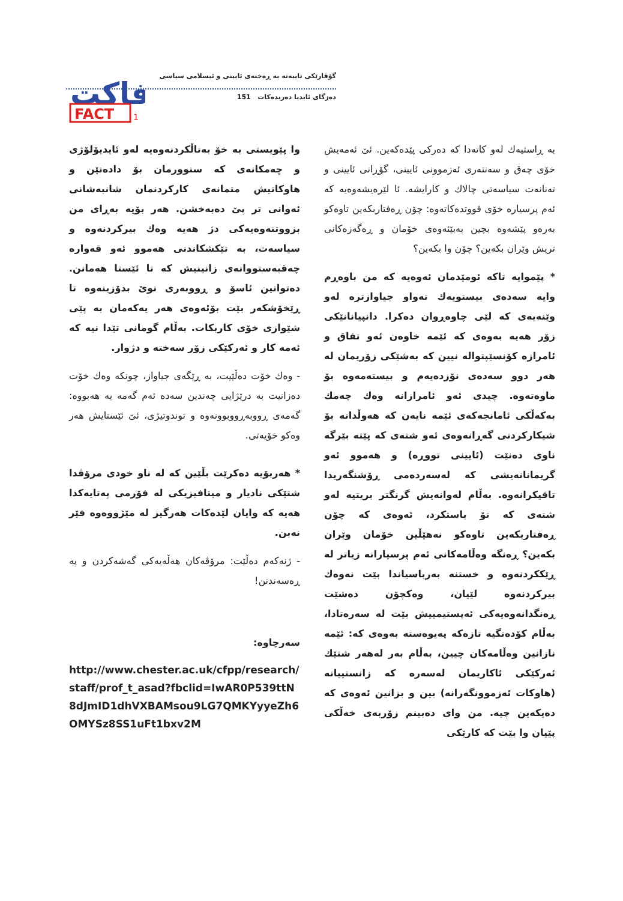گۆڤارێکی تایبەتە بە ڕەخنەی ئایینی و ئیسلامی سیاسی
دەزگای ئایدیا دەریدەکات 151
فاكت
FACT
1
بە ڕاستیەك لەو كاتەدا كە دەركی پێدەكەین. ئێ ئەمەیش خۆی چەق و سەنتەری ئەزموونی ئایینی، گۆڕانی ئایینی و تەنانەت سیاسەتی چالاك و كارایشە. ئا لێرەیشەوەیە كە ئەم پرسیارە خۆی قووتدەكاتەوە: چۆن ڕەفتاربكەین تاوەكو بەرەو پێشەوە بچین بەبێئەوەی خۆمان و ڕەگەزەكانی تریش وێران بكەین؟ چۆن وا بكەین؟
* پێموایە تاكە ئومێدمان ئەوەیە كە من باوەڕم وایە سەدەی بیستویەك تەواو جیاوازترە لەو وێنەیەی كە لێی چاوەڕوان دەكرا. دانپیانانێكی زۆر هەیە بەوەی كە ئێمە خاوەن ئەو تفاق و ئامرازە كۆنسێپتوالە نیین كە بەشێكی زۆریمان لە هەر دوو سەدەی نۆزدەیەم و بیستەمەوە بۆ ماوەتەوە. چیدی ئەو ئامرازانە وەك چەمك بەكەڵكی ئامانجەكەی ئێمە نایەن كە هەوڵدانە بۆ شیكاركردنی گەڕانەوەی ئەو شتەی كە پێتە بێرگە ناوی دەنێت (ئایینی تووڕە) و هەموو ئەو گریمانانەیشی كە لەسەردەمی ڕۆشنگەریدا تاقیكرانەوە. بەڵام لەوانەیش گرنگتر بریتیە لەو شتەی كە تۆ باستكرد، ئەوەی كە چۆن ڕەفتاربكەین تاوەكو نەهێڵین خۆمان وێران بكەین؟ ڕەنگە وەڵامەكانی ئەم پرسیارانە زیاتر لە ڕێككردنەوە و خستنە بەرباسیاندا بێت نەوەك بیركردنەوە لێیان، وەكچۆن دەشێت ڕەنگدانەوەیەكی ئەپستیمییش بێت لە سەرەتادا، بەڵام كۆدەنگیە تازەكە پەیوەستە بەوەی كە: ئێمە نازانین وەڵامەكان چیین، بەڵام بەر لەهەر شتێك ئەركێكی ئاكاریمان لەسەرە كە زانستییانە (هاوكات ئەزموونگەرانە) بین و بزانین ئەوەی كە دەیكەین چیە. من وای دەبینم زۆربەی خەڵكی پێیان وا بێت كە كارێكی
وا پێویستی بە خۆ بەتاڵكردنەوەیە لەو ئایدیۆلۆژی و چەمكانەی كە سنوورمان بۆ دادەنێن و هاوكاتیش متمانەی كاركردنمان شانبەشانی ئەوانی تر پێ دەبەخشن. هەر بۆیە بەڕای من بزووتنەوەیەكی دژ هەیە وەك بیركردنەوە و سیاسەت، بە تێكشكاندنی هەموو ئەو قەوارە چەقبەستووانەی زانینیش كە تا ئێستا هەمانن. دەتوانین ئاسۆ و ڕووبەری نوێ بدۆزینەوە تا ڕێخۆشكەر بێت بۆئەوەی هەر یەكەمان بە پێی شێوازی خۆی كاربكات. بەڵام گومانی تێدا نیە كە ئەمە كار و ئەركێكی زۆر سەختە و دژوار.
- وەك خۆت دەڵێیت، بە ڕێگەی جیاواز، چونكە وەك خۆت دەزانیت بە درێژایی چەندین سەدە ئەم گەمە یە هەبووە: گەمەی ڕووبەڕووبوونەوە و توندوتیژی، ئێ ئێستایش هەر وەكو خۆیەتی.
* هەربۆیە دەكرێت بڵێین كە لە ناو خودی مرۆڤدا شتێكی نادیار و میتافیزیكی لە فۆرمی پەتایەكدا هەیە كە وایان لێدەكات هەرگیز لە مێژووەوە فێر نەبن.
- ژنەكەم دەڵێت: مرۆڤەكان هەڵەیەكی گەشەكردن و پە ڕەسەندنن!
سەرچاوە:
http://www.chester.ac.uk/cfpp/research/staff/prof_t_asad?fbclid=IwAR0P539ttN8dJmID1dhVXBAMsou9LG7QMKYyyeZh6OMYSz8SS1uFt1bxv2M